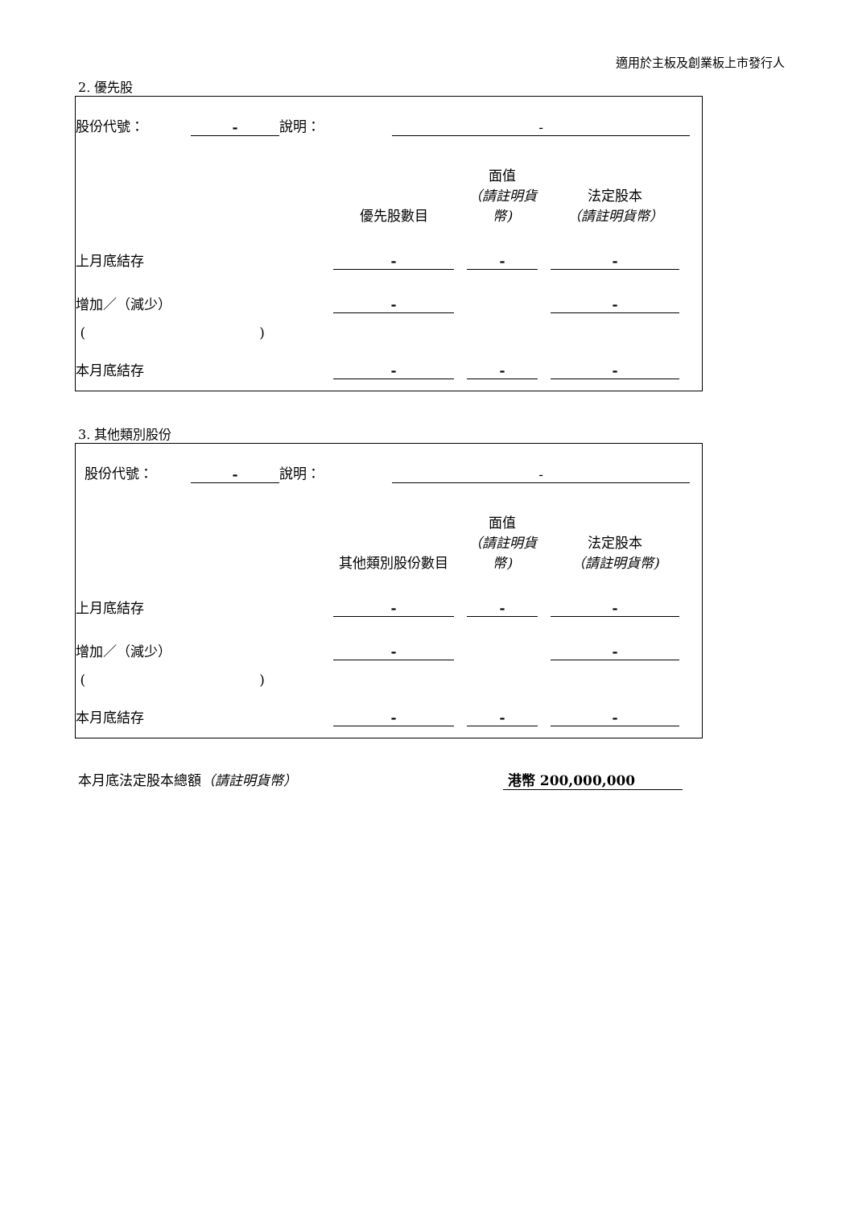適用於主板及創業板上市發行人
2. 優先股
| 股份代號： | - | 說明： | - | |
| | 優先股數目 | | 面值 （請註明貨幣) | | 法定股本 （請註明貨幣） | |
| 上月底結存 | - | | - | | - | |
| 增加／（減少） | - | | | | - | |
| ( ) | | | | | | |
| 本月底結存 | - | | - | | - | |
3. 其他類別股份
| 股份代號： | - | 說明： | - | |
| | 其他類別股份數目 | | 面值 （請註明貨幣) | | 法定股本 （請註明貨幣) | |
| 上月底結存 | - | | - | | - | |
| 增加／（減少） | - | | | | - | |
| ( ) | | | | | | |
| 本月底結存 | - | | - | | - | |
本月底法定股本總額（請註明貨幣） 港幣 200,000,000